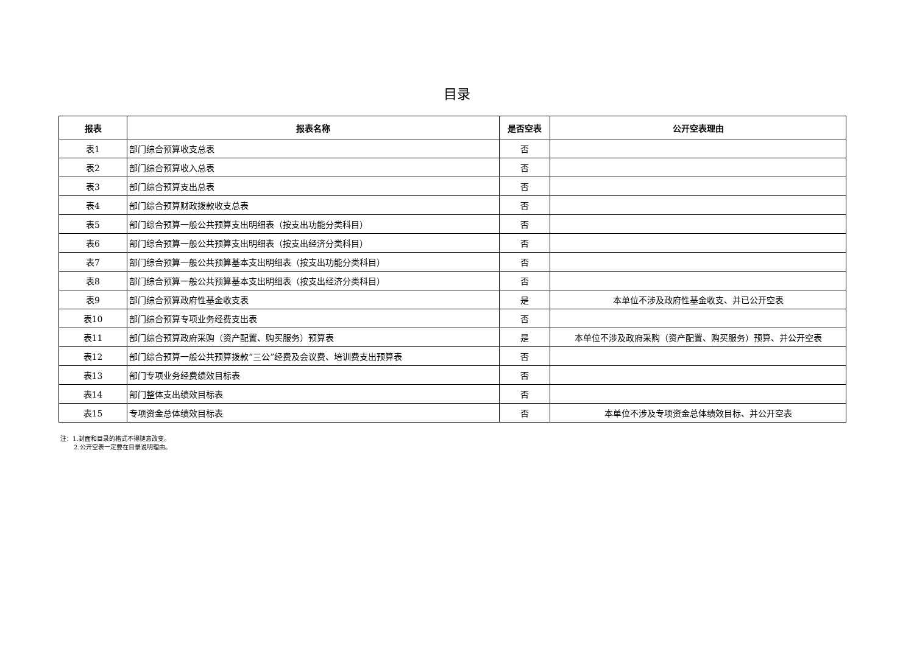目录
| 报表 | 报表名称 | 是否空表 | 公开空表理由 |
| --- | --- | --- | --- |
| 表1 | 部门综合预算收支总表 | 否 | |
| 表2 | 部门综合预算收入总表 | 否 | |
| 表3 | 部门综合预算支出总表 | 否 | |
| 表4 | 部门综合预算财政拨款收支总表 | 否 | |
| 表5 | 部门综合预算一般公共预算支出明细表（按支出功能分类科目） | 否 | |
| 表6 | 部门综合预算一般公共预算支出明细表（按支出经济分类科目） | 否 | |
| 表7 | 部门综合预算一般公共预算基本支出明细表（按支出功能分类科目） | 否 | |
| 表8 | 部门综合预算一般公共预算基本支出明细表（按支出经济分类科目） | 否 | |
| 表9 | 部门综合预算政府性基金收支表 | 是 | 本单位不涉及政府性基金收支、并已公开空表 |
| 表10 | 部门综合预算专项业务经费支出表 | 否 | |
| 表11 | 部门综合预算政府采购（资产配置、购买服务）预算表 | 是 | 本单位不涉及政府采购（资产配置、购买服务）预算、并公开空表 |
| 表12 | 部门综合预算一般公共预算拨款“三公”经费及会议费、培训费支出预算表 | 否 | |
| 表13 | 部门专项业务经费绩效目标表 | 否 | |
| 表14 | 部门整体支出绩效目标表 | 否 | |
| 表15 | 专项资金总体绩效目标表 | 否 | 本单位不涉及专项资金总体绩效目标、并公开空表 |
注：1.封面和目录的格式不得随意改变。
2.公开空表一定要在目录说明理由。